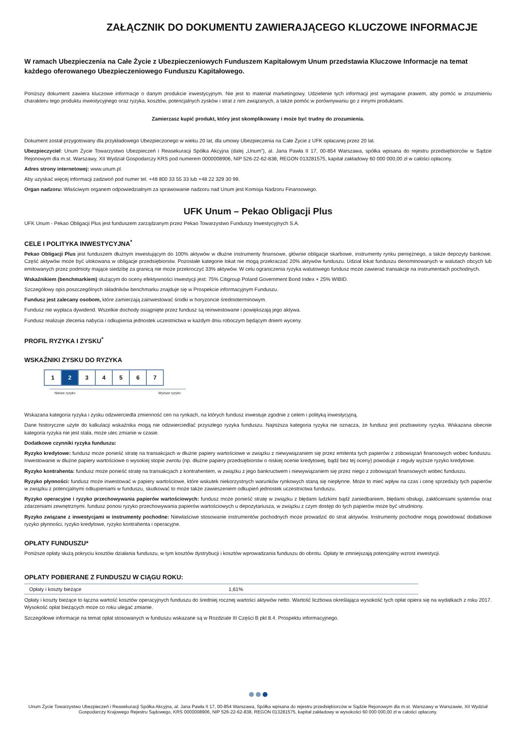ZAŁĄCZNIK DO DOKUMENTU ZAWIERAJĄCEGO KLUCZOWE INFORMACJE
W ramach Ubezpieczenia na Całe Życie z Ubezpieczeniowych Funduszem Kapitałowym Unum przedstawia Kluczowe Informacje na temat każdego oferowanego Ubezpieczeniowego Funduszu Kapitałowego.
Poniższy dokument zawiera kluczowe informacje o danym produkcie inwestycyjnym. Nie jest to materiał marketingowy. Udzielenie tych informacji jest wymagane prawem, aby pomóc w zrozumieniu charakteru tego produktu inwestycyjnego oraz ryzyka, kosztów, potencjalnych zysków i strat z nim związanych, a także pomóc w porównywaniu go z innymi produktami.
Zamierzasz kupić produkt, który jest skomplikowany i może być trudny do zrozumienia.
Dokument został przygotowany dla przykładowego Ubezpieczonego w wieku 20 lat, dla umowy Ubezpieczenia na Całe Życie z UFK opłacanej przez 20 lat.
Ubezpieczyciel: Unum Życie Towarzystwo Ubezpieczeń i Reasekuracji Spółka Akcyjna (dalej „Unum”), al. Jana Pawła II 17, 00-854 Warszawa, spółka wpisana do rejestru przedsiębiorców w Sądzie Rejonowym dla m.st. Warszawy, XII Wydział Gospodarczy KRS pod numerem 0000008906, NIP 526-22-62-838, REGON 013281575, kapitał zakładowy 60 000 000,00 zł w całości opłacony.
Adres strony internetowej: www.unum.pl.
Aby uzyskać więcej informacji zadzwoń pod numer tel. +48 800 33 55 33 lub +48 22 329 30 99.
Organ nadzoru: Właściwym organem odpowiedzialnym za sprawowanie nadzoru nad Unum jest Komisja Nadzoru Finansowego.
UFK Unum – Pekao Obligacji Plus
UFK Unum - Pekao Obligacji Plus jest funduszem zarządzanym przez Pekao Towarzystwo Funduszy Inwestycyjnych S.A.
CELE I POLITYKA INWESTYCYJNA<sup>*</sup>
Pekao Obligacji Plus jest funduszem dłużnym inwestującym do 100% aktywów w dłużne instrumenty finansowe, głównie obligacje skarbowe, instrumenty rynku pieniężnego, a także depozyty bankowe. Część aktywów może być ulokowana w obligacje przedsiębiorstw. Pozostałe kategorie lokat nie mogą przekraczać 20% aktywów funduszu. Udział lokat funduszu denominowanych w walutach obcych lub emitowanych przez podmioty mające siedzibę za granicą nie może przekroczyć 33% aktywów. W celu ograniczenia ryzyka walutowego fundusz może zawierać transakcje na instrumentach pochodnych.
Wskaźnikiem (benchmarkiem) służącym do oceny efektywności inwestycji jest: 75% Citigroup Poland Government Bond Index + 25% WIBID.
Szczegółowy opis poszczególnych składników benchmarku znajduje się w Prospekcie informacyjnym Funduszu.
Fundusz jest zalecany osobom, które zamierzają zainwestować środki w horyzoncie średnioterminowym.
Fundusz nie wypłaca dywidend. Wszelkie dochody osiągnięte przez fundusz są reinwestowane i powiększają jego aktywa.
Fundusz realizuje zlecenia nabycia i odkupienia jednostek uczestnictwa w każdym dniu roboczym będącym dniem wyceny.
PROFIL RYZYKA I ZYSKU<sup>*</sup>
WSKAŹNIKI ZYSKU DO RYZYKA
| 1 | 2 | 3 | 4 | 5 | 6 | 7 |
Niższe ryzyko Wyższe ryzyko
Wskazana kategoria ryzyka i zysku odzwierciedla zmienność cen na rynkach, na których fundusz inwestuje zgodnie z celem i polityką inwestycyjną.
Dane historyczne użyte do kalkulacji wskaźnika mogą nie odzwierciedlać przyszłego ryzyka funduszu. Najniższa kategoria ryzyka nie oznacza, że fundusz jest pozbawiony ryzyka. Wskazana obecnie kategoria ryzyka nie jest stała, może ulec zmianie w czasie.
Dodatkowe czynniki ryzyka funduszu:
Ryzyko kredytowe: fundusz może ponieść stratę na transakcjach w dłużne papiery wartościowe w związku z niewywiązaniem się przez emitenta tych papierów z zobowiązań finansowych wobec funduszu. Inwestowanie w dłużne papiery wartościowe o wysokiej stopie zwrotu (np. dłużne papiery przedsiębiorstw o niskiej ocenie kredytowej, bądź bez tej oceny) powoduje z reguły wyższe ryzyko kredytowe.
Ryzyko kontrahenta: fundusz może ponieść stratę na transakcjach z kontrahentem, w związku z jego bankructwem i niewywiązaniem się przez niego z zobowiązań finansowych wobec funduszu.
Ryzyko płynności: fundusz może inwestować w papiery wartościowe, które wskutek niekorzystnych warunków rynkowych staną się niepłynne. Może to mieć wpływ na czas i cenę sprzedaży tych papierów w związku z potencjalnymi odkupieniami w funduszu, skutkować to może także zawieszeniem odkupień jednostek uczestnictwa funduszu.
Ryzyko operacyjne i ryzyko przechowywania papierów wartościowych: fundusz może ponieść stratę w związku z błędami ludzkimi bądź zaniedbaniem, błędami obsługi, zakłóceniami systemów oraz zdarzeniami zewnętrznymi. fundusz ponosi ryzyko przechowywania papierów wartościowych u depozytariusza, w związku z czym dostęp do tych papierów może być utrudniony.
Ryzyko związane z inwestycjami w instrumenty pochodne: Niewłaściwe stosowanie instrumentów pochodnych może prowadzić do strat aktywów. Instrumenty pochodne mogą powodować dodatkowe ryzyko płynności, ryzyko kredytowe, ryzyko kontrahenta i operacyjne.
OPŁATY FUNDUSZU*
Poniższe opłaty służą pokryciu kosztów działania funduszu, w tym kosztów dystrybucji i kosztów wprowadzania funduszu do obrotu. Opłaty te zmniejszają potencjalny wzrost inwestycji.
OPŁATY POBIERANE Z FUNDUSZU W CIĄGU ROKU:
| Opłaty i koszty bieżące | 1,61% |
Opłaty i koszty bieżące to łączna wartość kosztów operacyjnych funduszu do średniej rocznej wartości aktywów netto. Wartość liczbowa określająca wysokość tych opłat opiera się na wydatkach z roku 2017. Wysokość opłat bieżących może co roku ulegać zmianie.
Szczegółowe informacje na temat opłat stosowanych w funduszu wskazane są w Rozdziale III Części B pkt 8.4. Prospektu informacyjnego.
Unum Życie Towarzystwo Ubezpieczeń i Reasekuracji Spółka Akcyjna, al. Jana Pawła II 17, 00-854 Warszawa, Spółka wpisana do rejestru przedsiębiorców w Sądzie Rejonowym dla m.st. Warszawy w Warszawie, XII Wydział Gospodarczy Krajowego Rejestru Sądowego, KRS 0000008906, NIP 526-22-62-838, REGON 013281575, kapitał zakładowy w wysokości 60 000 000,00 zł w całości opłacony.